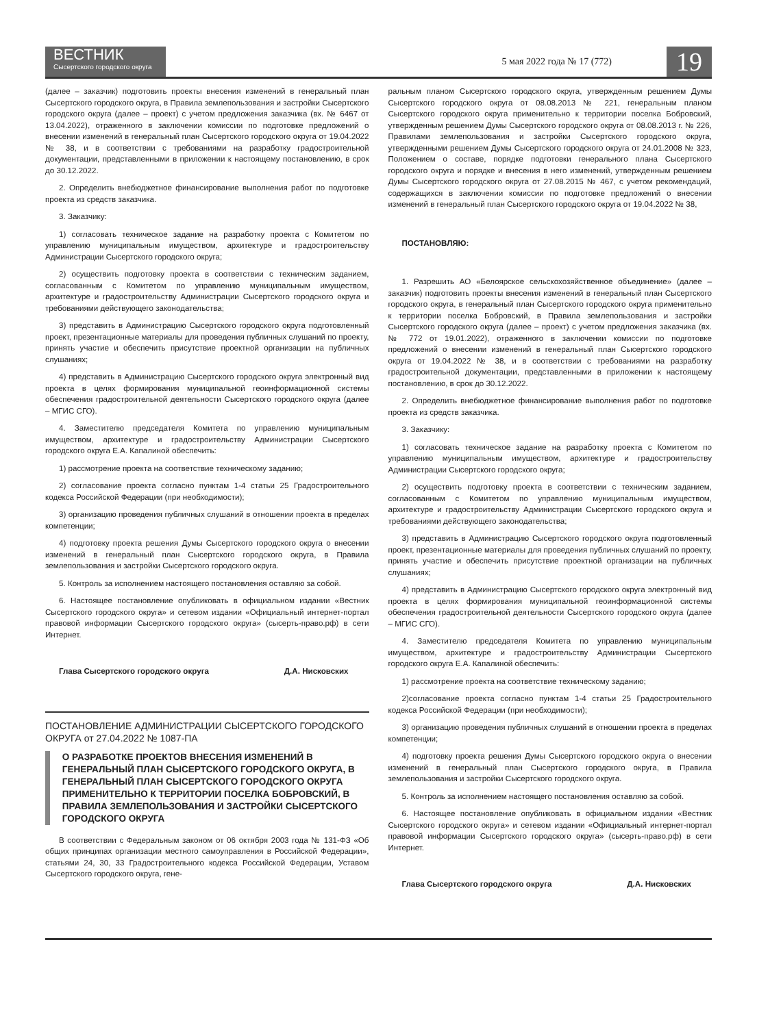ВЕСТНИК
Сысертского городского округа
5 мая 2022 года № 17 (772)
19
(далее – заказчик) подготовить проекты внесения изменений в генеральный план Сысертского городского округа, в Правила землепользования и застройки Сысертского городского округа (далее – проект) с учетом предложения заказчика (вх. № 6467 от 13.04.2022), отраженного в заключении комиссии по подготовке предложений о внесении изменений в генеральный план Сысертского городского округа от 19.04.2022 № 38, и в соответствии с требованиями на разработку градостроительной документации, представленными в приложении к настоящему постановлению, в срок до 30.12.2022.
2. Определить внебюджетное финансирование выполнения работ по подготовке проекта из средств заказчика.
3. Заказчику:
1) согласовать техническое задание на разработку проекта с Комитетом по управлению муниципальным имуществом, архитектуре и градостроительству Администрации Сысертского городского округа;
2) осуществить подготовку проекта в соответствии с техническим заданием, согласованным с Комитетом по управлению муниципальным имуществом, архитектуре и градостроительству Администрации Сысертского городского округа и требованиями действующего законодательства;
3) представить в Администрацию Сысертского городского округа подготовленный проект, презентационные материалы для проведения публичных слушаний по проекту, принять участие и обеспечить присутствие проектной организации на публичных слушаниях;
4) представить в Администрацию Сысертского городского округа электронный вид проекта в целях формирования муниципальной геоинформационной системы обеспечения градостроительной деятельности Сысертского городского округа (далее – МГИС СГО).
4. Заместителю председателя Комитета по управлению муниципальным имуществом, архитектуре и градостроительству Администрации Сысертского городского округа Е.А. Капалиной обеспечить:
1) рассмотрение проекта на соответствие техническому заданию;
2) согласование проекта согласно пунктам 1-4 статьи 25 Градостроительного кодекса Российской Федерации (при необходимости);
3) организацию проведения публичных слушаний в отношении проекта в пределах компетенции;
4) подготовку проекта решения Думы Сысертского городского округа о внесении изменений в генеральный план Сысертского городского округа, в Правила землепользования и застройки Сысертского городского округа.
5. Контроль за исполнением настоящего постановления оставляю за собой.
6. Настоящее постановление опубликовать в официальном издании «Вестник Сысертского городского округа» и сетевом издании «Официальный интернет-портал правовой информации Сысертского городского округа» (сысерть-право.рф) в сети Интернет.
Глава Сысертского городского округа Д.А. Нисковских
ПОСТАНОВЛЕНИЕ АДМИНИСТРАЦИИ СЫСЕРТСКОГО ГОРОДСКОГО ОКРУГА от 27.04.2022 № 1087-ПА
О РАЗРАБОТКЕ ПРОЕКТОВ ВНЕСЕНИЯ ИЗМЕНЕНИЙ В ГЕНЕРАЛЬНЫЙ ПЛАН СЫСЕРТСКОГО ГОРОДСКОГО ОКРУГА, В ГЕНЕРАЛЬНЫЙ ПЛАН СЫСЕРТСКОГО ГОРОДСКОГО ОКРУГА ПРИМЕНИТЕЛЬНО К ТЕРРИТОРИИ ПОСЕЛКА БОБРОВСКИЙ, В ПРАВИЛА ЗЕМЛЕПОЛЬЗОВАНИЯ И ЗАСТРОЙКИ СЫСЕРТСКОГО ГОРОДСКОГО ОКРУГА
В соответствии с Федеральным законом от 06 октября 2003 года № 131-ФЗ «Об общих принципах организации местного самоуправления в Российской Федерации», статьями 24, 30, 33 Градостроительного кодекса Российской Федерации, Уставом Сысертского городского округа, гене-
ральным планом Сысертского городского округа, утвержденным решением Думы Сысертского городского округа от 08.08.2013 № 221, генеральным планом Сысертского городского округа применительно к территории поселка Бобровский, утвержденным решением Думы Сысертского городского округа от 08.08.2013 г. № 226, Правилами землепользования и застройки Сысертского городского округа, утвержденными решением Думы Сысертского городского округа от 24.01.2008 № 323, Положением о составе, порядке подготовки генерального плана Сысертского городского округа и порядке и внесения в него изменений, утвержденным решением Думы Сысертского городского округа от 27.08.2015 № 467, с учетом рекомендаций, содержащихся в заключении комиссии по подготовке предложений о внесении изменений в генеральный план Сысертского городского округа от 19.04.2022 № 38,
ПОСТАНОВЛЯЮ:
1. Разрешить АО «Белоярское сельскохозяйственное объединение» (далее – заказчик) подготовить проекты внесения изменений в генеральный план Сысертского городского округа, в генеральный план Сысертского городского округа применительно к территории поселка Бобровский, в Правила землепользования и застройки Сысертского городского округа (далее – проект) с учетом предложения заказчика (вх. № 772 от 19.01.2022), отраженного в заключении комиссии по подготовке предложений о внесении изменений в генеральный план Сысертского городского округа от 19.04.2022 № 38, и в соответствии с требованиями на разработку градостроительной документации, представленными в приложении к настоящему постановлению, в срок до 30.12.2022.
2. Определить внебюджетное финансирование выполнения работ по подготовке проекта из средств заказчика.
3. Заказчику:
1) согласовать техническое задание на разработку проекта с Комитетом по управлению муниципальным имуществом, архитектуре и градостроительству Администрации Сысертского городского округа;
2) осуществить подготовку проекта в соответствии с техническим заданием, согласованным с Комитетом по управлению муниципальным имуществом, архитектуре и градостроительству Администрации Сысертского городского округа и требованиями действующего законодательства;
3) представить в Администрацию Сысертского городского округа подготовленный проект, презентационные материалы для проведения публичных слушаний по проекту, принять участие и обеспечить присутствие проектной организации на публичных слушаниях;
4) представить в Администрацию Сысертского городского округа электронный вид проекта в целях формирования муниципальной геоинформационной системы обеспечения градостроительной деятельности Сысертского городского округа (далее – МГИС СГО).
4. Заместителю председателя Комитета по управлению муниципальным имуществом, архитектуре и градостроительству Администрации Сысертского городского округа Е.А. Капалиной обеспечить:
1) рассмотрение проекта на соответствие техническому заданию;
2)согласование проекта согласно пунктам 1-4 статьи 25 Градостроительного кодекса Российской Федерации (при необходимости);
3) организацию проведения публичных слушаний в отношении проекта в пределах компетенции;
4) подготовку проекта решения Думы Сысертского городского округа о внесении изменений в генеральный план Сысертского городского округа, в Правила землепользования и застройки Сысертского городского округа.
5. Контроль за исполнением настоящего постановления оставляю за собой.
6. Настоящее постановление опубликовать в официальном издании «Вестник Сысертского городского округа» и сетевом издании «Официальный интернет-портал правовой информации Сысертского городского округа» (сысерть-право.рф) в сети Интернет.
Глава Сысертского городского округа Д.А. Нисковских